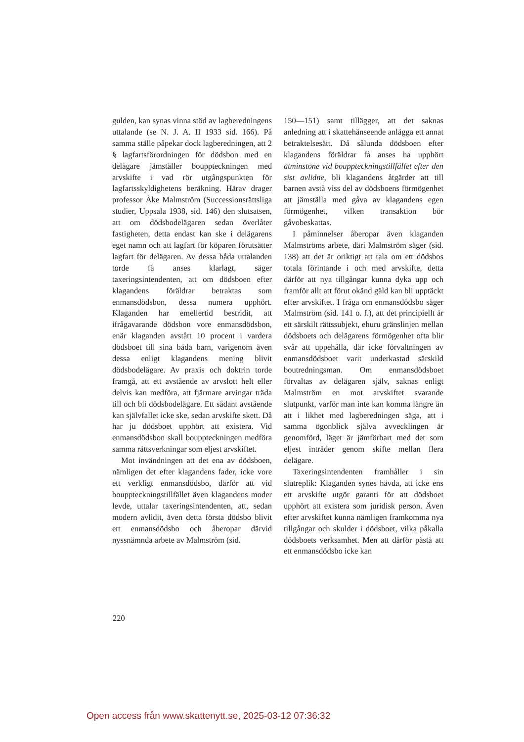gulden, kan synas vinna stöd av lagberedningens uttalande (se N. J. A. II 1933 sid. 166). På samma ställe påpekar dock lagberedningen, att 2 § lagfartsförordningen för dödsbon med en delägare jämställer bouppteckningen med arvskifte i vad rör utgångspunkten för lagfartsskyldighetens beräkning. Härav drager professor Åke Malmström (Successionsrättsliga studier, Uppsala 1938, sid. 146) den slutsatsen, att om dödsbodelägaren sedan överlåter fastigheten, detta endast kan ske i delägarens eget namn och att lagfart för köparen förutsätter lagfart för delägaren. Av dessa båda uttalanden torde få anses klarlagt, säger taxeringsintendenten, att om dödsboen efter klagandens föräldrar betraktas som enmansdödsbon, dessa numera upphört. Klaganden har emellertid bestridit, att ifrågavarande dödsbon vore enmansdödsbon, enär klaganden avstått 10 procent i vardera dödsboet till sina båda barn, varigenom även dessa enligt klagandens mening blivit dödsbodelägare. Av praxis och doktrin torde framgå, att ett avstående av arvslott helt eller delvis kan medföra, att fjärmare arvingar träda till och bli dödsbodelägare. Ett sådant avstående kan självfallet icke ske, sedan arvskifte skett. Då har ju dödsboet upphört att existera. Vid enmansdödsbon skall bouppteckningen medföra samma rättsverkningar som eljest arvskiftet.
Mot invändningen att det ena av dödsboen, nämligen det efter klagandens fader, icke vore ett verkligt enmansdödsbo, därför att vid bouppteckningstillfället även klagandens moder levde, uttalar taxeringsintendenten, att, sedan modern avlidit, även detta första dödsbo blivit ett enmansdödsbo och åberopar därvid nyssnämnda arbete av Malmström (sid.
150—151) samt tillägger, att det saknas anledning att i skattehänseende anlägga ett annat betraktelsesätt. Då sålunda dödsboen efter klagandens föräldrar få anses ha upphört åtminstone vid bouppteckningstillfället efter den sist avlidne, bli klagandens åtgärder att till barnen avstå viss del av dödsboens förmögenhet att jämställa med gåva av klagandens egen förmögenhet, vilken transaktion bör gåvobeskattas.
I påminnelser åberopar även klaganden Malmströms arbete, däri Malmström säger (sid. 138) att det är oriktigt att tala om ett dödsbos totala förintande i och med arvskifte, detta därför att nya tillgångar kunna dyka upp och framför allt att förut okänd gäld kan bli upptäckt efter arvskiftet. I fråga om enmansdödsbo säger Malmström (sid. 141 o. f.), att det principiellt är ett särskilt rättssubjekt, ehuru gränslinjen mellan dödsboets och delägarens förmögenhet ofta blir svår att uppehålla, där icke förvaltningen av enmansdödsboet varit underkastad särskild boutredningsman. Om enmansdödsboet förvaltas av delägaren själv, saknas enligt Malmström en mot arvskiftet svarande slutpunkt, varför man inte kan komma längre än att i likhet med lagberedningen säga, att i samma ögonblick själva avvecklingen är genomförd, läget är jämförbart med det som eljest inträder genom skifte mellan flera delägare.
Taxeringsintendenten framhåller i sin slutreplik: Klaganden synes hävda, att icke ens ett arvskifte utgör garanti för att dödsboet upphört att existera som juridisk person. Även efter arvskiftet kunna nämligen framkomma nya tillgångar och skulder i dödsboet, vilka påkalla dödsboets verksamhet. Men att därför påstå att ett enmansdödsbo icke kan
220
Open access från www.skattenytt.se, 2025-03-12 07:36:32